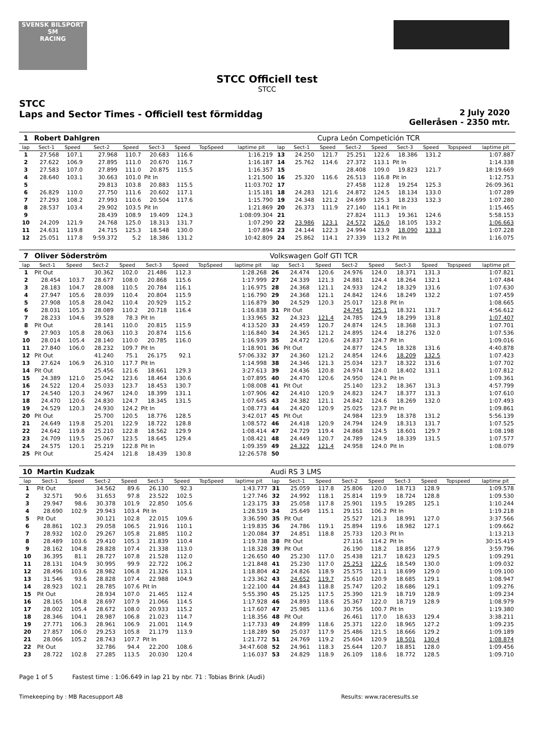SVENSK BILSPORT
SM
RACING
STCC Officiell test
STCC
STCC
Laps and Sector Times - Officiell test förmiddag
2 July 2020
Gelleråsen - 2350 mtr.
| 1 | Robert Dahlgren | | | | | | | | | | Cupra León Competición TCR | | | | | | |
| lap | Sect-1 | Speed | Sect-2 | Speed | Sect-3 | Speed | TopSpeed | laptime pit | lap | Sect-1 | Speed | Sect-2 | Speed | Sect-3 | Speed | Topspeed | laptime pit |
| 1 | 27.568 | 107.1 | 27.968 | 110.7 | 20.683 | 116.6 | | 1:16.219 | 13 | 24.250 | 121.7 | 25.251 | 122.6 | 18.386 | 131.2 | | 1:07.887 |
| 2 | 27.622 | 106.9 | 27.895 | 111.0 | 20.670 | 116.7 | | 1:16.187 | 14 | 25.762 | 114.6 | 27.372 | 113.1 | Pit In | | | 1:14.338 |
| 3 | 27.583 | 107.0 | 27.899 | 111.0 | 20.875 | 115.5 | | 1:16.357 | 15 | | | 28.408 | 109.0 | 19.823 | 121.7 | | 18:19.669 |
| 4 | 28.640 | 103.1 | 30.663 | 101.0 | Pit In | | | 1:21.500 | 16 | 25.320 | 116.6 | 26.513 | 116.8 | Pit In | | | 1:12.753 |
| 5 | | | 29.813 | 103.8 | 20.883 | 115.5 | | 11:03.702 | 17 | | | 27.458 | 112.8 | 19.254 | 125.3 | | 26:09.361 |
| 6 | 26.829 | 110.0 | 27.750 | 111.6 | 20.602 | 117.1 | | 1:15.181 | 18 | 24.283 | 121.6 | 24.872 | 124.5 | 18.134 | 133.0 | | 1:07.289 |
| 7 | 27.293 | 108.2 | 27.993 | 110.6 | 20.504 | 117.6 | | 1:15.790 | 19 | 24.348 | 121.2 | 24.699 | 125.3 | 18.233 | 132.3 | | 1:07.280 |
| 8 | 28.537 | 103.4 | 29.902 | 103.5 | Pit In | | | 1:21.869 | 20 | 26.373 | 111.9 | 27.140 | 114.1 | Pit In | | | 1:15.465 |
| 9 | | | 28.439 | 108.9 | 19.409 | 124.3 | | 1:08:09.304 | 21 | | | 27.824 | 111.3 | 19.361 | 124.6 | | 5:58.153 |
| 10 | 24.209 | 121.9 | 24.768 | 125.0 | 18.313 | 131.7 | | 1:07.290 | 22 | 23.986 | 123.1 | 24.572 | 126.0 | 18.105 | 133.2 | | 1:06.663 |
| 11 | 24.631 | 119.8 | 24.715 | 125.3 | 18.548 | 130.0 | | 1:07.894 | 23 | 24.144 | 122.3 | 24.994 | 123.9 | 18.090 | 133.3 | | 1:07.228 |
| 12 | 25.051 | 117.8 | 9:59.372 | 5.2 | 18.386 | 131.2 | | 10:42.809 | 24 | 25.862 | 114.1 | 27.339 | 113.2 | Pit In | | | 1:16.075 |
| 7 | Oliver Söderström | | | | | | | | Volkswagen Golf GTI TCR | | | | | | | | |
| lap | Sect-1 | Speed | Sect-2 | Speed | Sect-3 | Speed | TopSpeed | laptime pit | lap | Sect-1 | Speed | Sect-2 | Speed | Sect-3 | Speed | Topspeed | laptime pit |
| 1 | Pit Out | | 30.362 | 102.0 | 21.486 | 112.3 | | 1:28.268 | 26 | 24.474 | 120.6 | 24.976 | 124.0 | 18.371 | 131.3 | | 1:07.821 |
| 2 | 28.454 | 103.7 | 28.677 | 108.0 | 20.868 | 115.6 | | 1:17.999 | 27 | 24.339 | 121.3 | 24.881 | 124.4 | 18.264 | 132.1 | | 1:07.484 |
| 3 | 28.183 | 104.7 | 28.008 | 110.5 | 20.784 | 116.1 | | 1:16.975 | 28 | 24.368 | 121.1 | 24.933 | 124.2 | 18.329 | 131.6 | | 1:07.630 |
| 4 | 27.947 | 105.6 | 28.039 | 110.4 | 20.804 | 115.9 | | 1:16.790 | 29 | 24.368 | 121.1 | 24.842 | 124.6 | 18.249 | 132.2 | | 1:07.459 |
| 5 | 27.908 | 105.8 | 28.042 | 110.4 | 20.929 | 115.2 | | 1:16.879 | 30 | 24.529 | 120.3 | 25.017 | 123.8 | Pit In | | | 1:08.665 |
| 6 | 28.031 | 105.3 | 28.089 | 110.2 | 20.718 | 116.4 | | 1:16.838 | 31 | Pit Out | | 24.745 | 125.1 | 18.321 | 131.7 | | 4:56.612 |
| 7 | 28.233 | 104.6 | 39.528 | 78.3 | Pit In | | | 1:33.965 | 32 | 24.323 | 121.4 | 24.785 | 124.9 | 18.299 | 131.8 | | 1:07.407 |
| 8 | Pit Out | | 28.141 | 110.0 | 20.815 | 115.9 | | 4:13.520 | 33 | 24.459 | 120.7 | 24.874 | 124.5 | 18.368 | 131.3 | | 1:07.701 |
| 9 | 27.903 | 105.8 | 28.063 | 110.3 | 20.874 | 115.6 | | 1:16.840 | 34 | 24.365 | 121.2 | 24.895 | 124.4 | 18.276 | 132.0 | | 1:07.536 |
| 10 | 28.014 | 105.4 | 28.140 | 110.0 | 20.785 | 116.0 | | 1:16.939 | 35 | 24.472 | 120.6 | 24.837 | 124.7 | Pit In | | | 1:09.016 |
| 11 | 27.840 | 106.0 | 28.232 | 109.7 | Pit In | | | 1:18.901 | 36 | Pit Out | | 24.877 | 124.5 | 18.328 | 131.6 | | 4:40.878 |
| 12 | Pit Out | | 41.240 | 75.1 | 26.175 | 92.1 | | 57:06.332 | 37 | 24.360 | 121.2 | 24.854 | 124.6 | 18.209 | 132.5 | | 1:07.423 |
| 13 | 27.624 | 106.9 | 26.310 | 117.7 | Pit In | | | 1:14.998 | 38 | 24.346 | 121.3 | 25.034 | 123.7 | 18.322 | 131.6 | | 1:07.702 |
| 14 | Pit Out | | 25.456 | 121.6 | 18.661 | 129.3 | | 3:27.613 | 39 | 24.436 | 120.8 | 24.974 | 124.0 | 18.402 | 131.1 | | 1:07.812 |
| 15 | 24.389 | 121.0 | 25.042 | 123.6 | 18.464 | 130.6 | | 1:07.895 | 40 | 24.470 | 120.6 | 24.950 | 124.1 | Pit In | | | 1:09.361 |
| 16 | 24.522 | 120.4 | 25.033 | 123.7 | 18.453 | 130.7 | | 1:08.008 | 41 | Pit Out | | 25.140 | 123.2 | 18.367 | 131.3 | | 4:57.799 |
| 17 | 24.540 | 120.3 | 24.967 | 124.0 | 18.399 | 131.1 | | 1:07.906 | 42 | 24.410 | 120.9 | 24.823 | 124.7 | 18.377 | 131.3 | | 1:07.610 |
| 18 | 24.470 | 120.6 | 24.830 | 124.7 | 18.345 | 131.5 | | 1:07.645 | 43 | 24.382 | 121.1 | 24.842 | 124.6 | 18.269 | 132.0 | | 1:07.493 |
| 19 | 24.529 | 120.3 | 24.930 | 124.2 | Pit In | | | 1:08.773 | 44 | 24.420 | 120.9 | 25.025 | 123.7 | Pit In | | | 1:09.861 |
| 20 | Pit Out | | 25.700 | 120.5 | 18.776 | 128.5 | | 3:42.017 | 45 | Pit Out | | 24.984 | 123.9 | 18.378 | 131.2 | | 5:56.139 |
| 21 | 24.649 | 119.8 | 25.201 | 122.9 | 18.722 | 128.8 | | 1:08.572 | 46 | 24.418 | 120.9 | 24.794 | 124.9 | 18.313 | 131.7 | | 1:07.525 |
| 22 | 24.642 | 119.8 | 25.210 | 122.8 | 18.562 | 129.9 | | 1:08.414 | 47 | 24.729 | 119.4 | 24.868 | 124.5 | 18.601 | 129.7 | | 1:08.198 |
| 23 | 24.709 | 119.5 | 25.067 | 123.5 | 18.645 | 129.4 | | 1:08.421 | 48 | 24.449 | 120.7 | 24.789 | 124.9 | 18.339 | 131.5 | | 1:07.577 |
| 24 | 24.575 | 120.1 | 25.219 | 122.8 | Pit In | | | 1:09.359 | 49 | 24.322 | 121.4 | 24.958 | 124.0 | Pit In | | | 1:08.079 |
| 25 | Pit Out | | 25.424 | 121.8 | 18.439 | 130.8 | | 12:26.578 | 50 | | | | | | | | |
| 10 | Martin Kudzak | | | | | | | | Audi RS 3 LMS | | | | | | | | |
| lap | Sect-1 | Speed | Sect-2 | Speed | Sect-3 | Speed | TopSpeed | laptime pit | lap | Sect-1 | Speed | Sect-2 | Speed | Sect-3 | Speed | Topspeed | laptime pit |
| 1 | Pit Out | | 34.562 | 89.6 | 26.130 | 92.3 | | 1:43.777 | 31 | 25.059 | 117.8 | 25.806 | 120.0 | 18.713 | 128.9 | | 1:09.578 |
| 2 | 32.571 | 90.6 | 31.653 | 97.8 | 23.522 | 102.5 | | 1:27.746 | 32 | 24.992 | 118.1 | 25.814 | 119.9 | 18.724 | 128.8 | | 1:09.530 |
| 3 | 29.947 | 98.6 | 30.378 | 101.9 | 22.850 | 105.6 | | 1:23.175 | 33 | 25.058 | 117.8 | 25.901 | 119.5 | 19.285 | 125.1 | | 1:10.244 |
| 4 | 28.690 | 102.9 | 29.943 | 103.4 | Pit In | | | 1:28.519 | 34 | 25.649 | 115.1 | 29.151 | 106.2 | Pit In | | | 1:19.218 |
| 5 | Pit Out | | 30.121 | 102.8 | 22.015 | 109.6 | | 3:36.590 | 35 | Pit Out | | 25.527 | 121.3 | 18.991 | 127.0 | | 3:37.566 |
| 6 | 28.861 | 102.3 | 29.058 | 106.5 | 21.916 | 110.1 | | 1:19.835 | 36 | 24.786 | 119.1 | 25.894 | 119.6 | 18.982 | 127.1 | | 1:09.662 |
| 7 | 28.932 | 102.0 | 29.267 | 105.8 | 21.885 | 110.2 | | 1:20.084 | 37 | 24.851 | 118.8 | 25.733 | 120.3 | Pit In | | | 1:13.213 |
| 8 | 28.489 | 103.6 | 29.410 | 105.3 | 21.839 | 110.4 | | 1:19.738 | 38 | Pit Out | | 27.116 | 114.2 | Pit In | | | 30:15.419 |
| 9 | 28.162 | 104.8 | 28.828 | 107.4 | 21.338 | 113.0 | | 1:18.328 | 39 | Pit Out | | 26.190 | 118.2 | 18.856 | 127.9 | | 3:59.796 |
| 10 | 36.395 | 81.1 | 28.727 | 107.8 | 21.528 | 112.0 | | 1:26.650 | 40 | 25.230 | 117.0 | 25.438 | 121.7 | 18.623 | 129.5 | | 1:09.291 |
| 11 | 28.131 | 104.9 | 30.995 | 99.9 | 22.722 | 106.2 | | 1:21.848 | 41 | 25.230 | 117.0 | 25.253 | 122.6 | 18.549 | 130.0 | | 1:09.032 |
| 12 | 28.496 | 103.6 | 28.982 | 106.8 | 21.326 | 113.1 | | 1:18.804 | 42 | 24.826 | 118.9 | 25.575 | 121.1 | 18.699 | 129.0 | | 1:09.100 |
| 13 | 31.546 | 93.6 | 28.828 | 107.4 | 22.988 | 104.9 | | 1:23.362 | 43 | 24.652 | 119.7 | 25.610 | 120.9 | 18.685 | 129.1 | | 1:08.947 |
| 14 | 28.923 | 102.1 | 28.785 | 107.6 | Pit In | | | 1:22.100 | 44 | 24.843 | 118.8 | 25.747 | 120.2 | 18.686 | 129.1 | | 1:09.276 |
| 15 | Pit Out | | 28.934 | 107.0 | 21.465 | 112.4 | | 5:55.390 | 45 | 25.125 | 117.5 | 25.390 | 121.9 | 18.719 | 128.9 | | 1:09.234 |
| 16 | 28.165 | 104.8 | 28.697 | 107.9 | 21.066 | 114.5 | | 1:17.928 | 46 | 24.893 | 118.6 | 25.367 | 122.0 | 18.719 | 128.9 | | 1:08.979 |
| 17 | 28.002 | 105.4 | 28.672 | 108.0 | 20.933 | 115.2 | | 1:17.607 | 47 | 25.985 | 113.6 | 30.756 | 100.7 | Pit In | | | 1:19.380 |
| 18 | 28.346 | 104.1 | 28.987 | 106.8 | 21.023 | 114.7 | | 1:18.356 | 48 | Pit Out | | 26.461 | 117.0 | 18.633 | 129.4 | | 3:38.211 |
| 19 | 27.771 | 106.3 | 28.961 | 106.9 | 21.001 | 114.9 | | 1:17.733 | 49 | 24.899 | 118.6 | 25.371 | 122.0 | 18.965 | 127.2 | | 1:09.235 |
| 20 | 27.857 | 106.0 | 29.253 | 105.8 | 21.179 | 113.9 | | 1:18.289 | 50 | 25.037 | 117.9 | 25.486 | 121.5 | 18.666 | 129.2 | | 1:09.189 |
| 21 | 28.066 | 105.2 | 28.743 | 107.7 | Pit In | | | 1:21.772 | 51 | 24.769 | 119.2 | 25.604 | 120.9 | 18.501 | 130.4 | | 1:08.874 |
| 22 | Pit Out | | 32.786 | 94.4 | 22.200 | 108.6 | | 34:47.608 | 52 | 24.961 | 118.3 | 25.644 | 120.7 | 18.851 | 128.0 | | 1:09.456 |
| 23 | 28.722 | 102.8 | 27.285 | 113.5 | 20.030 | 120.4 | | 1:16.037 | 53 | 24.829 | 118.9 | 26.109 | 118.6 | 18.772 | 128.5 | | 1:09.710 |
Page 1 of 5 Fastest time : 1:06.649 in lap 21 by nbr. 71 : Tobias Brink (Audi)
Timekeeping by : MB Racesupport AB Results: www.raceresults.se